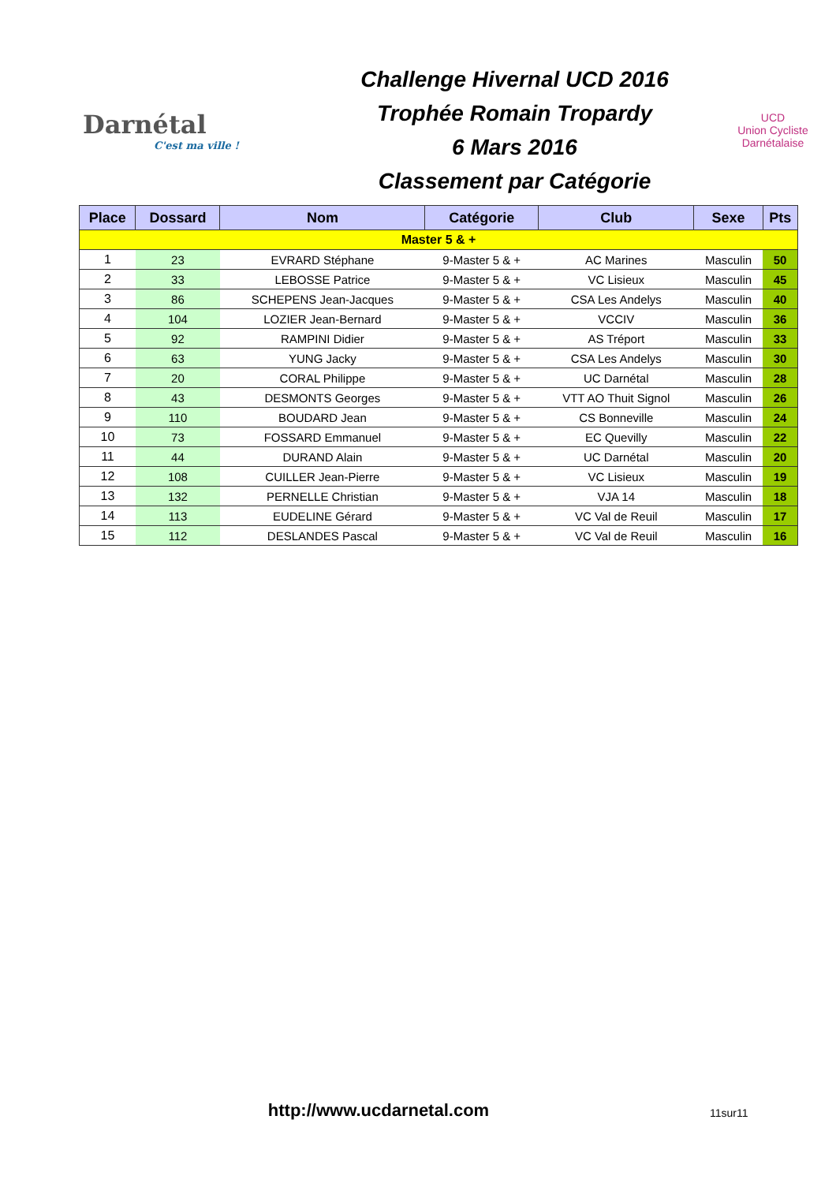Darnétal
C'est ma ville !
Challenge Hivernal UCD 2016
Trophée Romain Tropardy
6 Mars 2016
Classement par Catégorie
UCD
Union Cycliste Darnétalaise
| Place | Dossard | Nom | Catégorie | Club | Sexe | Pts |
| --- | --- | --- | --- | --- | --- | --- |
| Master 5 & + | | | | | | |
| 1 | 23 | EVRARD Stéphane | 9-Master 5 & + | AC Marines | Masculin | 50 |
| 2 | 33 | LEBOSSE Patrice | 9-Master 5 & + | VC Lisieux | Masculin | 45 |
| 3 | 86 | SCHEPENS Jean-Jacques | 9-Master 5 & + | CSA Les Andelys | Masculin | 40 |
| 4 | 104 | LOZIER Jean-Bernard | 9-Master 5 & + | VCCIV | Masculin | 36 |
| 5 | 92 | RAMPINI Didier | 9-Master 5 & + | AS Tréport | Masculin | 33 |
| 6 | 63 | YUNG Jacky | 9-Master 5 & + | CSA Les Andelys | Masculin | 30 |
| 7 | 20 | CORAL Philippe | 9-Master 5 & + | UC Darnétal | Masculin | 28 |
| 8 | 43 | DESMONTS Georges | 9-Master 5 & + | VTT AO Thuit Signol | Masculin | 26 |
| 9 | 110 | BOUDARD Jean | 9-Master 5 & + | CS Bonneville | Masculin | 24 |
| 10 | 73 | FOSSARD Emmanuel | 9-Master 5 & + | EC Quevilly | Masculin | 22 |
| 11 | 44 | DURAND Alain | 9-Master 5 & + | UC Darnétal | Masculin | 20 |
| 12 | 108 | CUILLER Jean-Pierre | 9-Master 5 & + | VC Lisieux | Masculin | 19 |
| 13 | 132 | PERNELLE Christian | 9-Master 5 & + | VJA 14 | Masculin | 18 |
| 14 | 113 | EUDELINE Gérard | 9-Master 5 & + | VC Val de Reuil | Masculin | 17 |
| 15 | 112 | DESLANDES Pascal | 9-Master 5 & + | VC Val de Reuil | Masculin | 16 |
http://www.ucdarnetal.com
11sur11